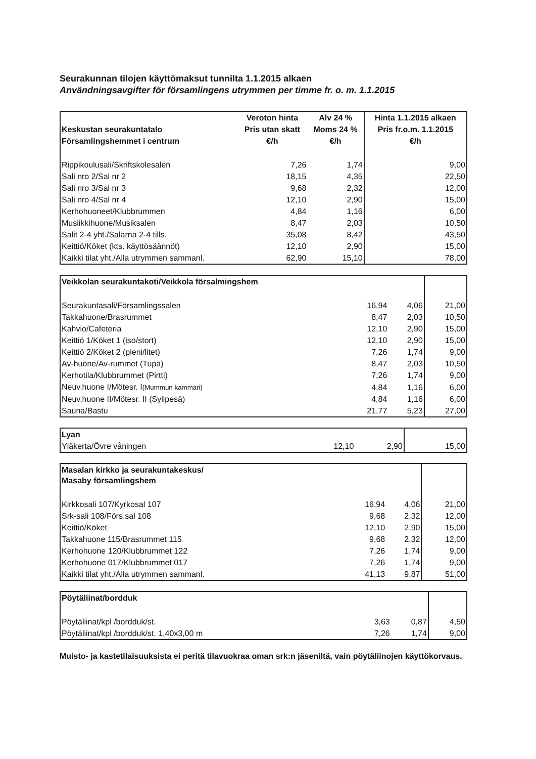Seurakunnan tilojen käyttömaksut tunnilta 1.1.2015 alkaen
Användningsavgifter för församlingens utrymmen per timme fr. o. m. 1.1.2015
| | Veroton hinta | Alv 24 % | Hinta 1.1.2015 alkaen |
| --- | --- | --- | --- |
| Keskustan seurakuntatalo | Pris utan skatt | Moms 24 % | Pris fr.o.m. 1.1.2015 |
| Församlingshemmet i centrum | €/h | €/h | €/h |
| Rippikoulusali/Skriftskolesalen | 7,26 | 1,74 | 9,00 |
| Sali nro 2/Sal nr 2 | 18,15 | 4,35 | 22,50 |
| Sali nro 3/Sal nr 3 | 9,68 | 2,32 | 12,00 |
| Sali nro 4/Sal nr 4 | 12,10 | 2,90 | 15,00 |
| Kerhohuoneet/Klubbrummen | 4,84 | 1,16 | 6,00 |
| Musiikkihuone/Musiksalen | 8,47 | 2,03 | 10,50 |
| Salit 2-4 yht./Salarna 2-4 tills. | 35,08 | 8,42 | 43,50 |
| Keittiö/Köket (kts. käyttösäännöt) | 12,10 | 2,90 | 15,00 |
| Kaikki tilat yht./Alla utrymmen sammanl. | 62,90 | 15,10 | 78,00 |
| Veikkolan seurakuntakoti/Veikkola försalmingshem | | | |
| Seurakuntasali/Församlingssalen | 16,94 | 4,06 | 21,00 |
| Takkahuone/Brasrummet | 8,47 | 2,03 | 10,50 |
| Kahvio/Cafeteria | 12,10 | 2,90 | 15,00 |
| Keittiö 1/Köket 1 (iso/stort) | 12,10 | 2,90 | 15,00 |
| Keittiö 2/Köket 2 (pieni/litet) | 7,26 | 1,74 | 9,00 |
| Av-huone/Av-rummet (Tupa) | 8,47 | 2,03 | 10,50 |
| Kerhotila/Klubbrummet (Pirtti) | 7,26 | 1,74 | 9,00 |
| Neuv.huone I/Mötesr. I (Mummun kammari) | 4,84 | 1,16 | 6,00 |
| Neuv.huone II/Mötesr. II (Sylipesä) | 4,84 | 1,16 | 6,00 |
| Sauna/Bastu | 21,77 | 5,23 | 27,00 |
| Lyan | | | |
| Yläkerta/Övre våningen | 12,10 | 2,90 | 15,00 |
| Masalan kirkko ja seurakuntakeskus/ Masaby församlingshem | | | |
| Kirkkosali 107/Kyrkosal 107 | 16,94 | 4,06 | 21,00 |
| Srk-sali 108/Förs.sal 108 | 9,68 | 2,32 | 12,00 |
| Keittiö/Köket | 12,10 | 2,90 | 15,00 |
| Takkahuone 115/Brasrummet 115 | 9,68 | 2,32 | 12,00 |
| Kerhohuone 120/Klubbrummet 122 | 7,26 | 1,74 | 9,00 |
| Kerhohuone 017/Klubbrummet 017 | 7,26 | 1,74 | 9,00 |
| Kaikki tilat yht./Alla utrymmen sammanl. | 41,13 | 9,87 | 51,00 |
| Pöytäliinat/bordduk | | | |
| Pöytäliinat/kpl /bordduk/st. | 3,63 | 0,87 | 4,50 |
| Pöytäliinat/kpl /bordduk/st. 1,40x3,00 m | 7,26 | 1,74 | 9,00 |
Muisto- ja kastetilaisuuksista ei peritä tilavuokraa oman srk:n jäseniltä, vain pöytäliinojen käyttökorvaus.